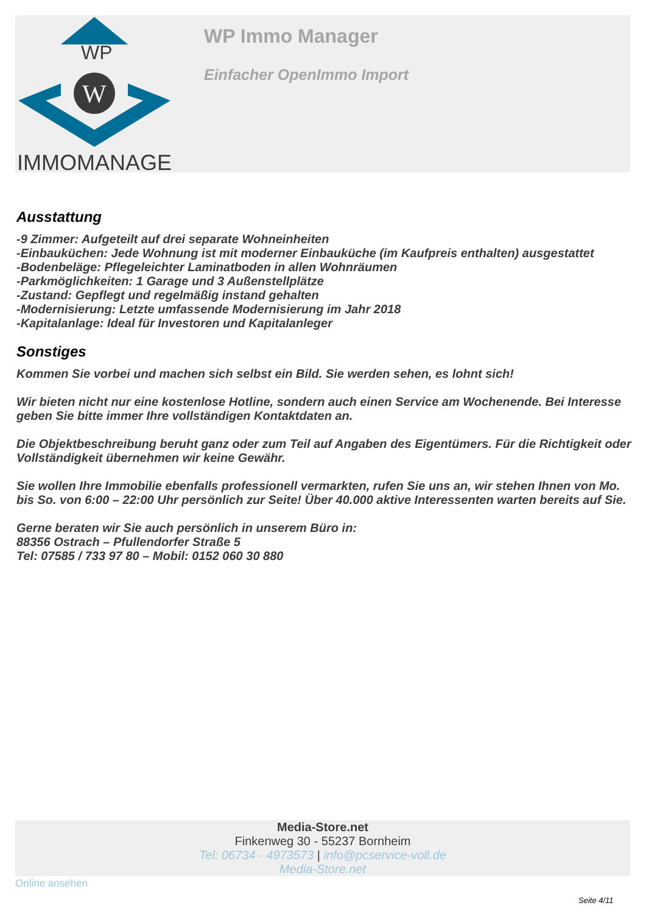WP
W
IMMOMANAGER
WP Immo Manager
Einfacher OpenImmo Import
Ausstattung
-9 Zimmer: Aufgeteilt auf drei separate Wohneinheiten
-Einbauküchen: Jede Wohnung ist mit moderner Einbauküche (im Kaufpreis enthalten) ausgestattet
-Bodenbeläge: Pflegeleichter Laminatboden in allen Wohnräumen
-Parkmöglichkeiten: 1 Garage und 3 Außenstellplätze
-Zustand: Gepflegt und regelmäßig instand gehalten
-Modernisierung: Letzte umfassende Modernisierung im Jahr 2018
-Kapitalanlage: Ideal für Investoren und Kapitalanleger
Sonstiges
Kommen Sie vorbei und machen sich selbst ein Bild. Sie werden sehen, es lohnt sich!
Wir bieten nicht nur eine kostenlose Hotline, sondern auch einen Service am Wochenende. Bei Interesse geben Sie bitte immer Ihre vollständigen Kontaktdaten an.
Die Objektbeschreibung beruht ganz oder zum Teil auf Angaben des Eigentümers. Für die Richtigkeit oder Vollständigkeit übernehmen wir keine Gewähr.
Sie wollen Ihre Immobilie ebenfalls professionell vermarkten, rufen Sie uns an, wir stehen Ihnen von Mo. bis So. von 6:00 – 22:00 Uhr persönlich zur Seite! Über 40.000 aktive Interessenten warten bereits auf Sie.
Gerne beraten wir Sie auch persönlich in unserem Büro in:
88356 Ostrach – Pfullendorfer Straße 5
Tel: 07585 / 733 97 80 – Mobil: 0152 060 30 880
Media-Store.net
Finkenweg 30 - 55237 Bornheim
Tel: 06734 - 4973573 | info@pcservice-voll.de
Media-Store.net
Online ansehen
Seite 4/11